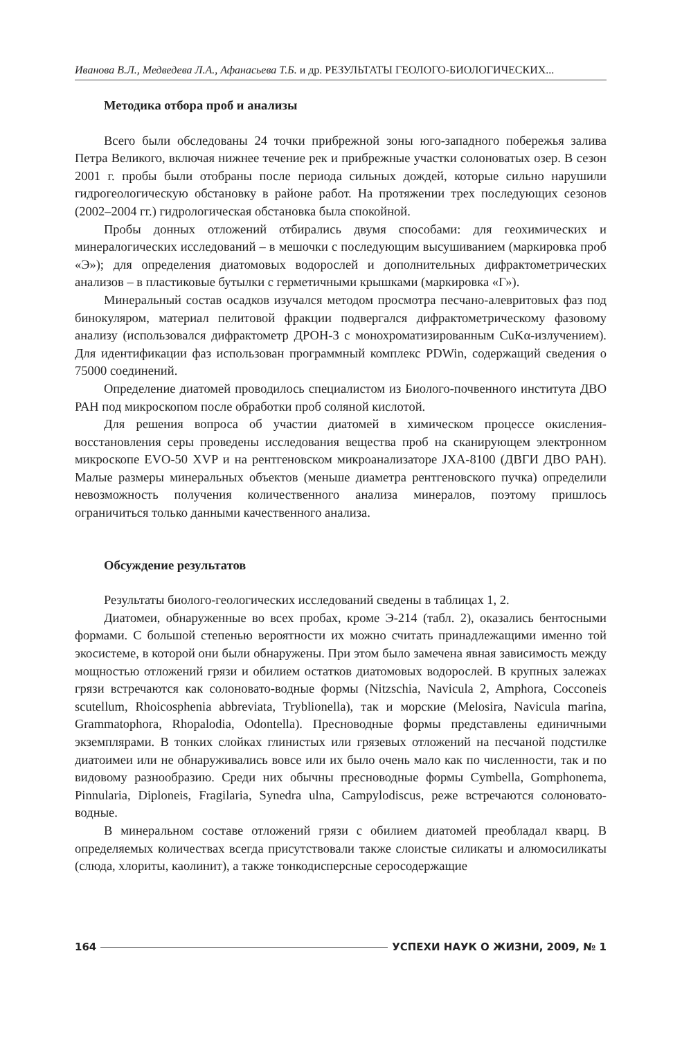Иванова В.Л., Медведева Л.А., Афанасьева Т.Б. и др. РЕЗУЛЬТАТЫ ГЕОЛОГО-БИОЛОГИЧЕСКИХ...
Методика отбора проб и анализы
Всего были обследованы 24 точки прибрежной зоны юго-западного побережья залива Петра Великого, включая нижнее течение рек и прибрежные участки солоноватых озер. В сезон 2001 г. пробы были отобраны после периода сильных дождей, которые сильно нарушили гидрогеологическую обстановку в районе работ. На протяжении трех последующих сезонов (2002–2004 гг.) гидрологическая обстановка была спокойной.
Пробы донных отложений отбирались двумя способами: для геохимических и минералогических исследований – в мешочки с последующим высушиванием (маркировка проб «Э»); для определения диатомовых водорослей и дополнительных дифрактометрических анализов – в пластиковые бутылки с герметичными крышками (маркировка «Г»).
Минеральный состав осадков изучался методом просмотра песчано-алевритовых фаз под бинокуляром, материал пелитовой фракции подвергался дифрактометрическому фазовому анализу (использовался дифрактометр ДРОН-3 с монохроматизированным CuKα-излучением). Для идентификации фаз использован программный комплекс PDWin, содержащий сведения о 75000 соединений.
Определение диатомей проводилось специалистом из Биолого-почвенного института ДВО РАН под микроскопом после обработки проб соляной кислотой.
Для решения вопроса об участии диатомей в химическом процессе окисления-восстановления серы проведены исследования вещества проб на сканирующем электронном микроскопе EVO-50 XVP и на рентгеновском микроанализаторе JXA-8100 (ДВГИ ДВО РАН). Малые размеры минеральных объектов (меньше диаметра рентгеновского пучка) определили невозможность получения количественного анализа минералов, поэтому пришлось ограничиться только данными качественного анализа.
Обсуждение результатов
Результаты биолого-геологических исследований сведены в таблицах 1, 2.
Диатомеи, обнаруженные во всех пробах, кроме Э-214 (табл. 2), оказались бентосными формами. С большой степенью вероятности их можно считать принадлежащими именно той экосистеме, в которой они были обнаружены. При этом было замечена явная зависимость между мощностью отложений грязи и обилием остатков диатомовых водорослей. В крупных залежах грязи встречаются как солоновато-водные формы (Nitzschia, Navicula 2, Amphora, Cocconeis scutellum, Rhoicosphenia abbreviata, Tryblionella), так и морские (Melosira, Navicula marina, Grammatophora, Rhopalodia, Odontella). Пресноводные формы представлены единичными экземплярами. В тонких слойках глинистых или грязевых отложений на песчаной подстилке диатоимеи или не обнаруживались вовсе или их было очень мало как по численности, так и по видовому разнообразию. Среди них обычны пресноводные формы Cymbella, Gomphonema, Pinnularia, Diploneis, Fragilaria, Synedra ulna, Campylodiscus, реже встречаются солоновато-водные.
В минеральном составе отложений грязи с обилием диатомей преобладал кварц. В определяемых количествах всегда присутствовали также слоистые силикаты и алюмосиликаты (слюда, хлориты, каолинит), а также тонкодисперсные серосодержащие
164 УСПЕХИ НАУК О ЖИЗНИ, 2009, № 1